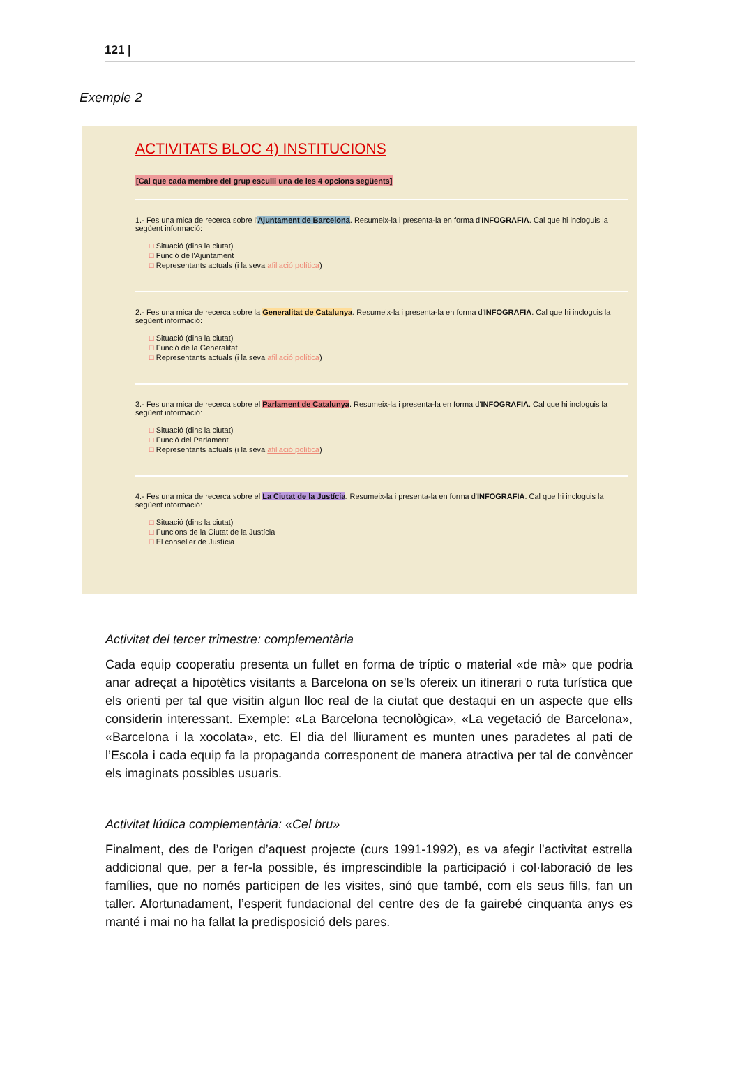121 |
Exemple 2
ACTIVITATS BLOC 4) INSTITUCIONS
[Cal que cada membre del grup esculli una de les 4 opcions següents]
1.- Fes una mica de recerca sobre l'Ajuntament de Barcelona. Resumeix-la i presenta-la en forma d'INFOGRAFIA. Cal que hi incloguis la següent informació:
□ Situació (dins la ciutat)
□ Funció de l'Ajuntament
□ Representants actuals (i la seva afiliació política)
2.- Fes una mica de recerca sobre la Generalitat de Catalunya. Resumeix-la i presenta-la en forma d'INFOGRAFIA. Cal que hi incloguis la següent informació:
□ Situació (dins la ciutat)
□ Funció de la Generalitat
□ Representants actuals (i la seva afiliació política)
3.- Fes una mica de recerca sobre el Parlament de Catalunya. Resumeix-la i presenta-la en forma d'INFOGRAFIA. Cal que hi incloguis la següent informació:
□ Situació (dins la ciutat)
□ Funció del Parlament
□ Representants actuals (i la seva afiliació política)
4.- Fes una mica de recerca sobre el La Ciutat de la Justícia. Resumeix-la i presenta-la en forma d'INFOGRAFIA. Cal que hi incloguis la següent informació:
□ Situació (dins la ciutat)
□ Funcions de la Ciutat de la Justícia
□ El conseller de Justícia
Activitat del tercer trimestre: complementària
Cada equip cooperatiu presenta un fullet en forma de tríptic o material «de mà» que podria anar adreçat a hipotètics visitants a Barcelona on se'ls ofereix un itinerari o ruta turística que els orienti per tal que visitin algun lloc real de la ciutat que destaqui en un aspecte que ells considerin interessant. Exemple: «La Barcelona tecnològica», «La vegetació de Barcelona», «Barcelona i la xocolata», etc. El dia del lliurament es munten unes paradetes al pati de l’Escola i cada equip fa la propaganda corresponent de manera atractiva per tal de convèncer els imaginats possibles usuaris.
Activitat lúdica complementària: «Cel bru»
Finalment, des de l’origen d’aquest projecte (curs 1991-1992), es va afegir l’activitat estrella addicional que, per a fer-la possible, és imprescindible la participació i col·laboració de les famílies, que no només participen de les visites, sinó que també, com els seus fills, fan un taller. Afortunadament, l’esperit fundacional del centre des de fa gairebé cinquanta anys es manté i mai no ha fallat la predisposició dels pares.